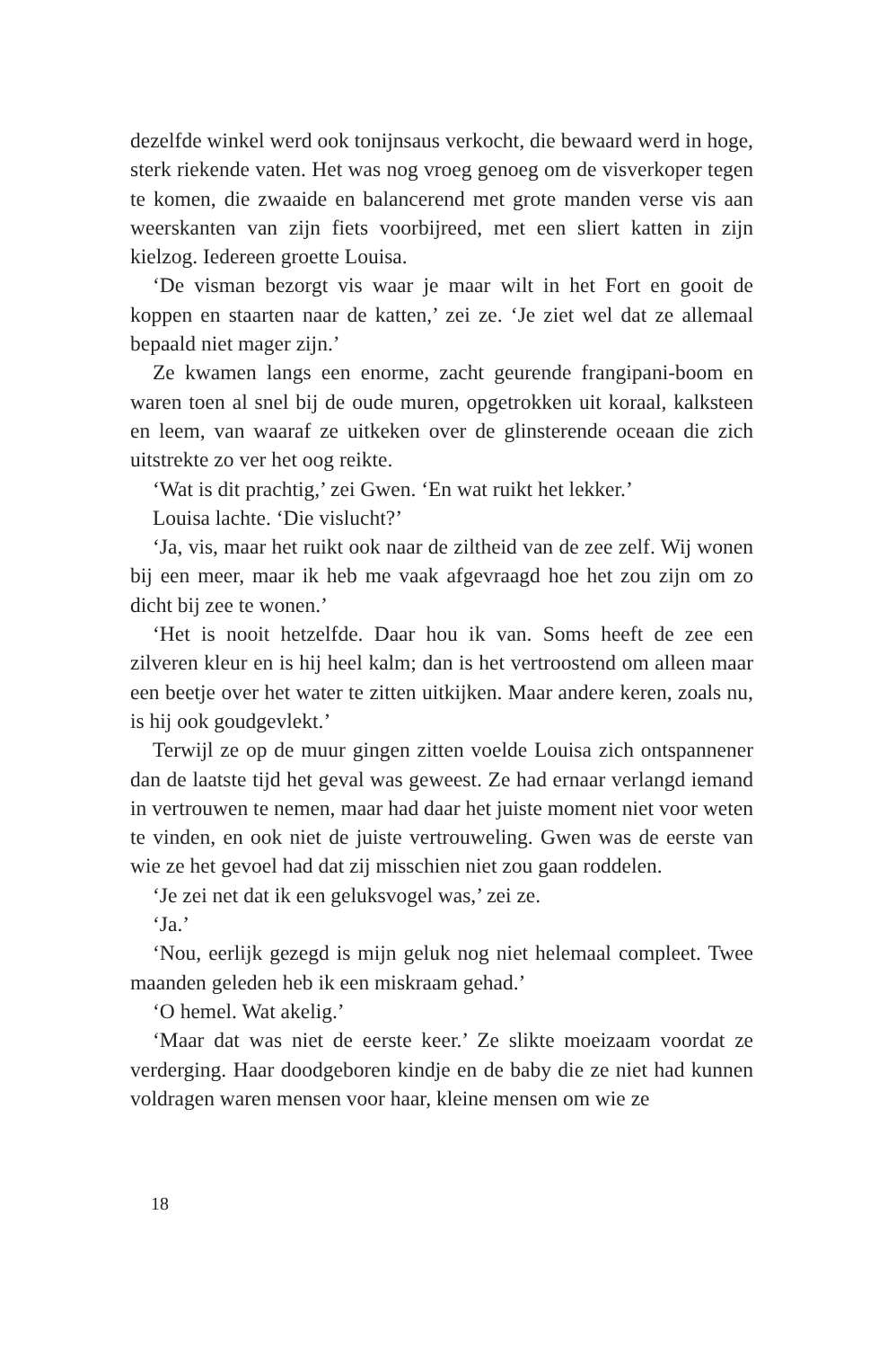dezelfde winkel werd ook tonijnsaus verkocht, die bewaard werd in hoge, sterk riekende vaten. Het was nog vroeg genoeg om de visverkoper tegen te komen, die zwaaide en balancerend met grote manden verse vis aan weerskanten van zijn fiets voorbijreed, met een sliert katten in zijn kielzog. Iedereen groette Louisa.
‘De visman bezorgt vis waar je maar wilt in het Fort en gooit de koppen en staarten naar de katten,’ zei ze. ‘Je ziet wel dat ze allemaal bepaald niet mager zijn.’
Ze kwamen langs een enorme, zacht geurende frangipani-boom en waren toen al snel bij de oude muren, opgetrokken uit koraal, kalksteen en leem, van waaraf ze uitkeken over de glinsterende oceaan die zich uitstrekte zo ver het oog reikte.
‘Wat is dit prachtig,’ zei Gwen. ‘En wat ruikt het lekker.’
Louisa lachte. ‘Die vislucht?’
‘Ja, vis, maar het ruikt ook naar de ziltheid van de zee zelf. Wij wonen bij een meer, maar ik heb me vaak afgevraagd hoe het zou zijn om zo dicht bij zee te wonen.’
‘Het is nooit hetzelfde. Daar hou ik van. Soms heeft de zee een zilveren kleur en is hij heel kalm; dan is het vertroostend om alleen maar een beetje over het water te zitten uitkijken. Maar andere keren, zoals nu, is hij ook goudgevlekt.’
Terwijl ze op de muur gingen zitten voelde Louisa zich ontspannener dan de laatste tijd het geval was geweest. Ze had ernaar verlangd iemand in vertrouwen te nemen, maar had daar het juiste moment niet voor weten te vinden, en ook niet de juiste vertrouweling. Gwen was de eerste van wie ze het gevoel had dat zij misschien niet zou gaan roddelen.
‘Je zei net dat ik een geluksvogel was,’ zei ze.
‘Ja.’
‘Nou, eerlijk gezegd is mijn geluk nog niet helemaal compleet. Twee maanden geleden heb ik een miskraam gehad.’
‘O hemel. Wat akelig.’
‘Maar dat was niet de eerste keer.’ Ze slikte moeizaam voordat ze verderging. Haar doodgeboren kindje en de baby die ze niet had kunnen voldragen waren mensen voor haar, kleine mensen om wie ze
18